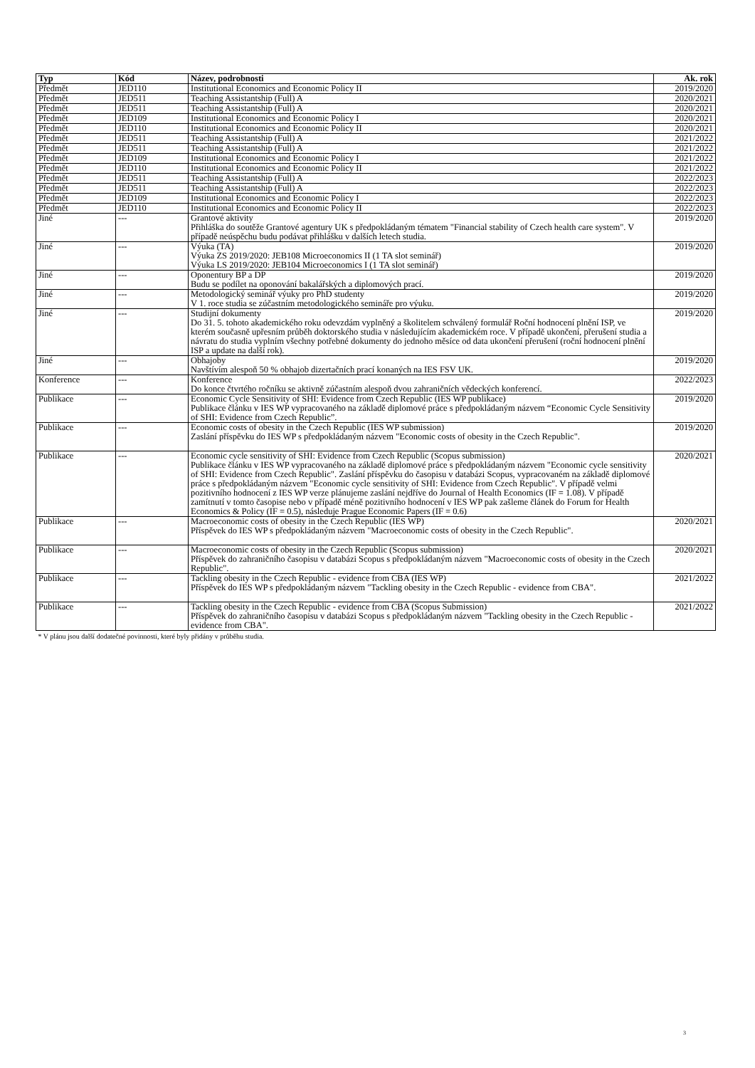| Typ | Kód | Název, podrobnosti | Ak. rok |
| --- | --- | --- | --- |
| Předmět | JED110 | Institutional Economics and Economic Policy II | 2019/2020 |
| Předmět | JED511 | Teaching Assistantship (Full) A | 2020/2021 |
| Předmět | JED511 | Teaching Assistantship (Full) A | 2020/2021 |
| Předmět | JED109 | Institutional Economics and Economic Policy I | 2020/2021 |
| Předmět | JED110 | Institutional Economics and Economic Policy II | 2020/2021 |
| Předmět | JED511 | Teaching Assistantship (Full) A | 2021/2022 |
| Předmět | JED511 | Teaching Assistantship (Full) A | 2021/2022 |
| Předmět | JED109 | Institutional Economics and Economic Policy I | 2021/2022 |
| Předmět | JED110 | Institutional Economics and Economic Policy II | 2021/2022 |
| Předmět | JED511 | Teaching Assistantship (Full) A | 2022/2023 |
| Předmět | JED511 | Teaching Assistantship (Full) A | 2022/2023 |
| Předmět | JED109 | Institutional Economics and Economic Policy I | 2022/2023 |
| Předmět | JED110 | Institutional Economics and Economic Policy II | 2022/2023 |
| Jiné | --- | Grantové aktivity Přihláška do soutěže Grantové agentury UK s předpokládaným tématem "Financial stability of Czech health care system". V případě neúspěchu budu podávat přihlášku v dalších letech studia. | 2019/2020 |
| Jiné | --- | Výuka (TA) Výuka ZS 2019/2020: JEB108 Microeconomics II (1 TA slot seminář) Výuka LS 2019/2020: JEB104 Microeconomics I (1 TA slot seminář) | 2019/2020 |
| Jiné | --- | Oponentury BP a DP Budu se podílet na oponování bakalářských a diplomových prací. | 2019/2020 |
| Jiné | --- | Metodologický seminář výuky pro PhD studenty V 1. roce studia se zúčastním metodologického semináře pro výuku. | 2019/2020 |
| Jiné | --- | Studijní dokumenty Do 31. 5. tohoto akademického roku odevzdám vyplněný a školitelem schválený formulář Roční hodnocení plnění ISP, ve kterém současně upřesním průběh doktorského studia v následujícím akademickém roce. V případě ukončení, přerušení studia a návratu do studia vyplním všechny potřebné dokumenty do jednoho měsíce od data ukončení přerušení (roční hodnocení plnění ISP a update na další rok). | 2019/2020 |
| Jiné | --- | Obhajoby Navštívím alespoň 50 % obhajob dizertačních prací konaných na IES FSV UK. | 2019/2020 |
| Konference | --- | Konference Do konce čtvrtého ročníku se aktivně zúčastním alespoň dvou zahraničních vědeckých konferencí. | 2022/2023 |
| Publikace | --- | Economic Cycle Sensitivity of SHI: Evidence from Czech Republic (IES WP publikace) Publikace článku v IES WP vypracovaného na základě diplomové práce s předpokládaným názvem “Economic Cycle Sensitivity of SHI: Evidence from Czech Republic”. | 2019/2020 |
| Publikace | --- | Economic costs of obesity in the Czech Republic (IES WP submission) Zaslání příspěvku do IES WP s předpokládaným názvem "Economic costs of obesity in the Czech Republic". | 2019/2020 |
| Publikace | --- | Economic cycle sensitivity of SHI: Evidence from Czech Republic (Scopus submission) Publikace článku v IES WP vypracovaného na základě diplomové práce s předpokládaným názvem "Economic cycle sensitivity of SHI: Evidence from Czech Republic". Zaslání příspěvku do časopisu v databázi Scopus, vypracovaném na základě diplomové práce s předpokládaným názvem "Economic cycle sensitivity of SHI: Evidence from Czech Republic". V případě velmi pozitivního hodnocení z IES WP verze plánujeme zaslání nejdříve do Journal of Health Economics (IF = 1.08). V případě zamítnutí v tomto časopise nebo v případě méně pozitivního hodnocení v IES WP pak zašleme článek do Forum for Health Economics & Policy (IF = 0.5), následuje Prague Economic Papers (IF = 0.6) | 2020/2021 |
| Publikace | --- | Macroeconomic costs of obesity in the Czech Republic (IES WP) Příspěvek do IES WP s předpokládaným názvem "Macroeconomic costs of obesity in the Czech Republic". | 2020/2021 |
| Publikace | --- | Macroeconomic costs of obesity in the Czech Republic (Scopus submission) Příspěvek do zahraničního časopisu v databázi Scopus s předpokládaným názvem "Macroeconomic costs of obesity in the Czech Republic". | 2020/2021 |
| Publikace | --- | Tackling obesity in the Czech Republic - evidence from CBA (IES WP) Příspěvek do IES WP s předpokládaným názvem "Tackling obesity in the Czech Republic - evidence from CBA". | 2021/2022 |
| Publikace | --- | Tackling obesity in the Czech Republic - evidence from CBA (Scopus Submission) Příspěvek do zahraničního časopisu v databázi Scopus s předpokládaným názvem "Tackling obesity in the Czech Republic - evidence from CBA". | 2021/2022 |
| * V plánu jsou další dodatečné povinnosti, které byly přidány v průběhu studia. | | | |
3